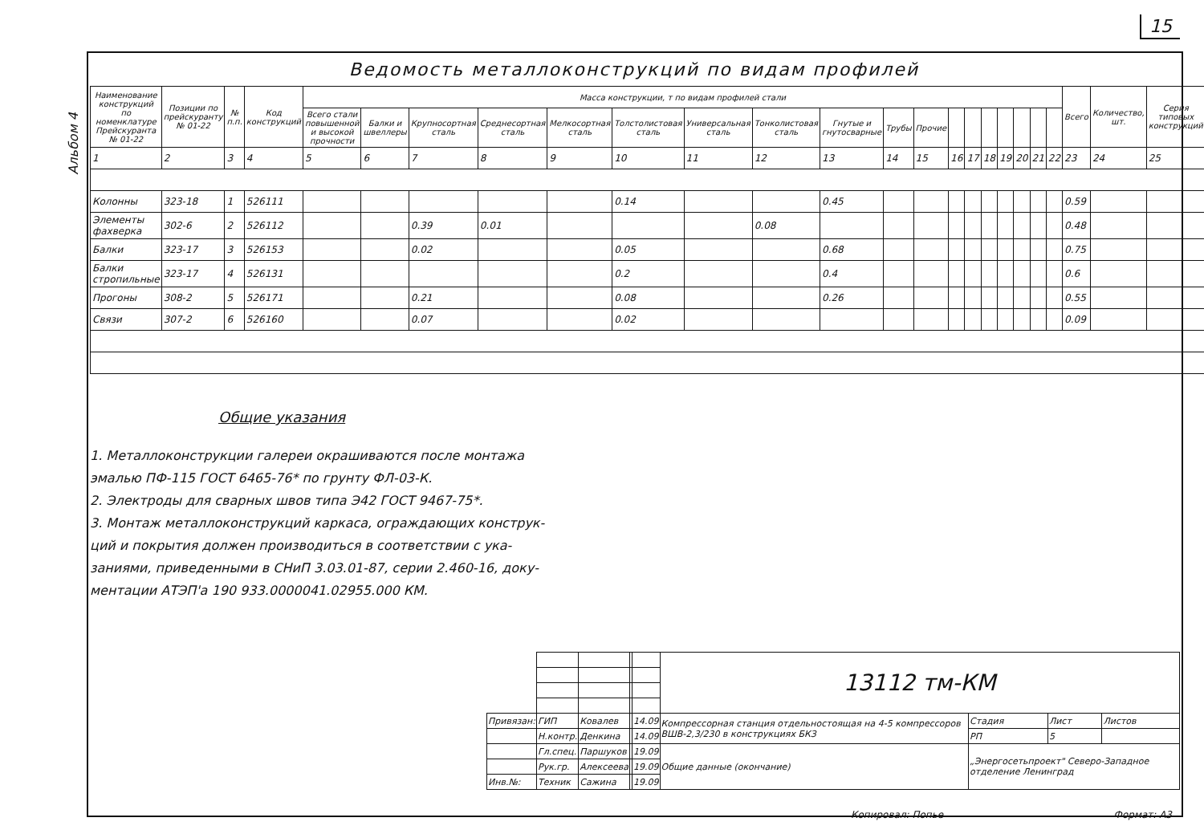15
Альбом 4
Ведомость металлоконструкций по видам профилей
| Наименование конструкций по номенклатуре Прейскуранта № 01-22 | Позиции по прейскуранту № 01-22 | № п.п. | Код конструкций | Масса конструкции, т по видам профилей стали | | | | | | | | | | | | | | | | | | Всего | Количество, шт. | Серия типовых конструкций |
| --- | --- | --- | --- | --- | --- | --- | --- | --- | --- | --- | --- | --- | --- | --- | --- | --- | --- | --- | --- | --- | --- | --- | --- | --- |
| | | | | Всего стали повышенной и высокой прочности | Балки и швеллеры | Крупносортная сталь | Среднесортная сталь | Мелкосортная сталь | Толстолистовая сталь | Универсальная сталь | Тонколистовая сталь | Гнутые и гнутосварные | Трубы | Прочие | | | | | | | | | | |
| 1 | 2 | 3 | 4 | 5 | 6 | 7 | 8 | 9 | 10 | 11 | 12 | 13 | 14 | 15 | 16 | 17 | 18 | 19 | 20 | 21 | 22 | 23 | 24 | 25 |
| Колонны | 323-18 | 1 | 526111 | | | | | | 0.14 | | | 0.45 | | | | | | | | | | 0.59 | | |
| Элементы фахверка | 302-6 | 2 | 526112 | | | 0.39 | 0.01 | | | | 0.08 | | | | | | | | | | | 0.48 | | |
| Балки | 323-17 | 3 | 526153 | | | 0.02 | | | 0.05 | | | 0.68 | | | | | | | | | | 0.75 | | |
| Балки стропильные | 323-17 | 4 | 526131 | | | | | | 0.2 | | | 0.4 | | | | | | | | | | 0.6 | | |
| Прогоны | 308-2 | 5 | 526171 | | | 0.21 | | | 0.08 | | | 0.26 | | | | | | | | | | 0.55 | | |
| Связи | 307-2 | 6 | 526160 | | | 0.07 | | | 0.02 | | | | | | | | | | | | | 0.09 | | |
Общие указания
1. Металлоконструкции галереи окрашиваются после монтажа
эмалью ПФ-115 ГОСТ 6465-76* по грунту ФЛ-03-К.
2. Электроды для сварных швов типа Э42 ГОСТ 9467-75*.
3. Монтаж металлоконструкций каркаса, ограждающих конструк-
ций и покрытия должен производиться в соответствии с ука-
заниями, приведенными в СНиП 3.03.01-87, серии 2.460-16, доку-
ментации АТЭП'а 190 933.0000041.02955.000 КМ.
| | | | | | 13112 тм-КМ | | | |
| Привязан: | ГИП | Ковалев | | 14.09 | Компрессорная станция отдельностоящая на 4-5 компрессоров ВШВ-2,3/230 в конструкциях БКЗ | Стадия | Лист | Листов |
| | Н.контр. | Денкина | | 14.09 | | РП | 5 | |
| | Гл.спец. | Паршуков | | 19.09 | Общие данные (окончание) | „Энергосетьпроект" Северо-Западное отделение Ленинград | | |
| | Рук.гр. | Алексеева | | 19.09 | | | | |
| Инв.№: | Техник | Сажина | | 19.09 | | | | |
Копировал: Попье Формат: А3